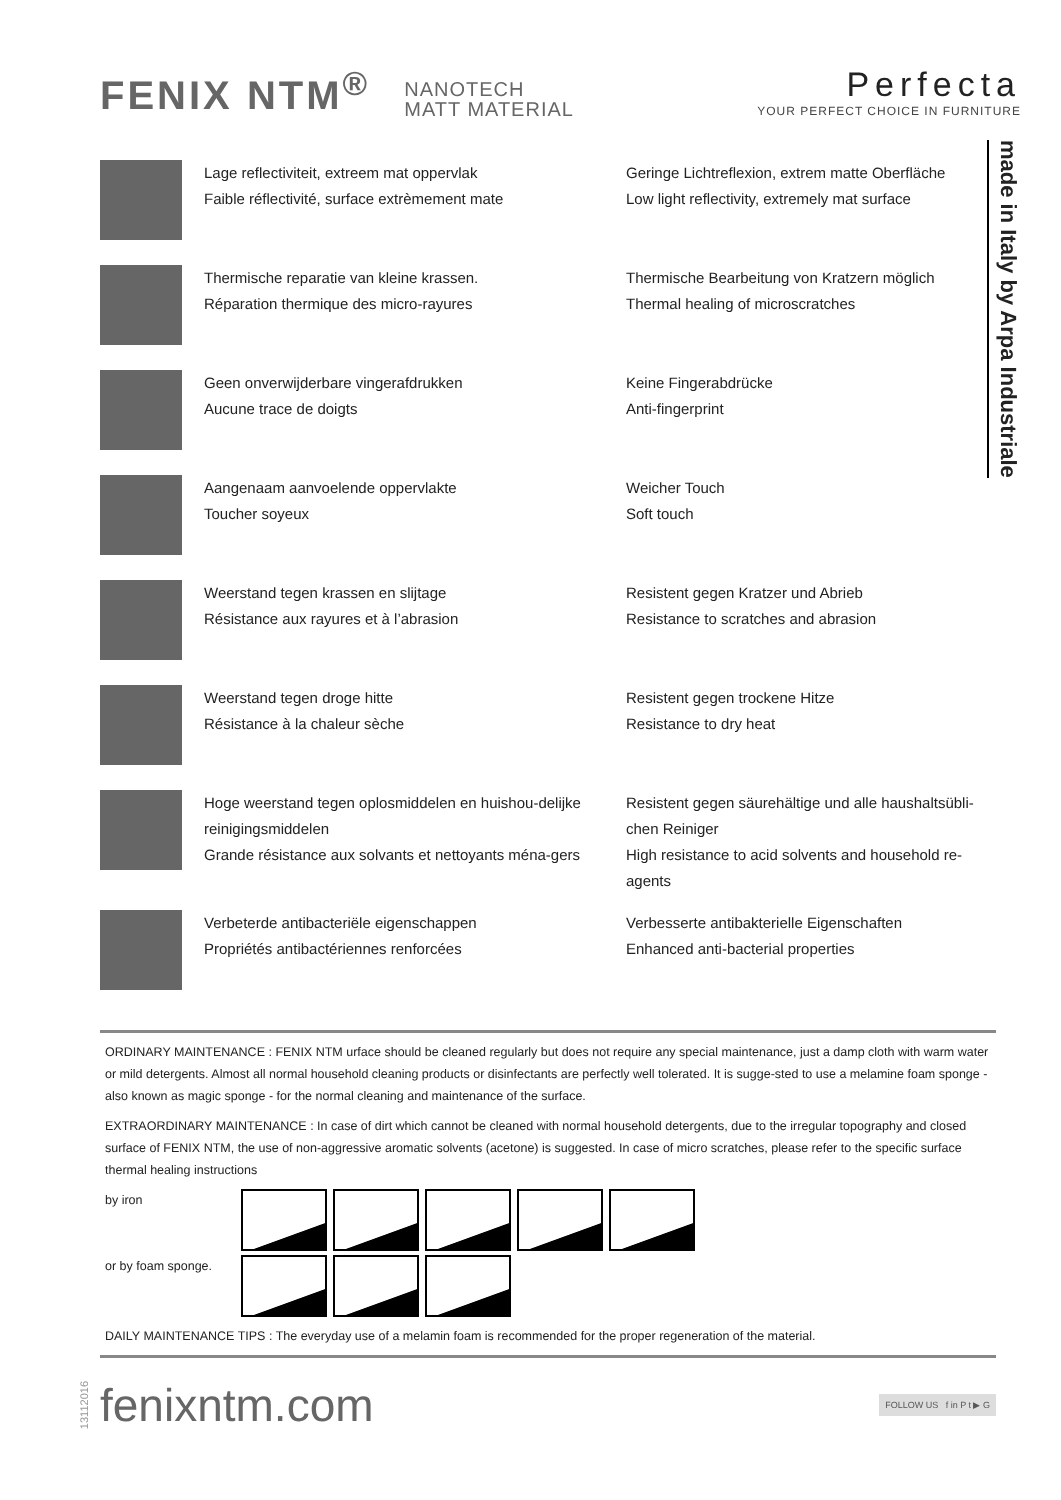FENIX NTM<sup>®</sup> NANOTECH
MATT MATERIAL
Perfecta
YOUR PERFECT CHOICE IN FURNITURE
made in Italy by Arpa Industriale
Lage reflectiviteit, extreem mat oppervlak
Faible réflectivité, surface extrèmement mate
Geringe Lichtreflexion, extrem matte Oberfläche
Low light reflectivity, extremely mat surface
Thermische reparatie van kleine krassen.
Réparation thermique des micro-rayures
Thermische Bearbeitung von Kratzern möglich
Thermal healing of microscratches
Geen onverwijderbare vingerafdrukken
Aucune trace de doigts
Keine Fingerabdrücke
Anti-fingerprint
Aangenaam aanvoelende oppervlakte
Toucher soyeux
Weicher Touch
Soft touch
Weerstand tegen krassen en slijtage
Résistance aux rayures et à l’abrasion
Resistent gegen Kratzer und Abrieb
Resistance to scratches and abrasion
Weerstand tegen droge hitte
Résistance à la chaleur sèche
Resistent gegen trockene Hitze
Resistance to dry heat
Hoge weerstand tegen oplosmiddelen en huishou-delijke reinigingsmiddelen
Grande résistance aux solvants et nettoyants ména-gers
Resistent gegen säurehältige und alle haushaltsübli-chen Reiniger
High resistance to acid solvents and household re-agents
Verbeterde antibacteriële eigenschappen
Propriétés antibactériennes renforcées
Verbesserte antibakterielle Eigenschaften
Enhanced anti-bacterial properties
ORDINARY MAINTENANCE : FENIX NTM urface should be cleaned regularly but does not require any special maintenance, just a damp cloth with warm water or mild detergents. Almost all normal household cleaning products or disinfectants are perfectly well tolerated. It is sugge-sted to use a melamine foam sponge - also known as magic sponge - for the normal cleaning and maintenance of the surface.
EXTRAORDINARY MAINTENANCE : In case of dirt which cannot be cleaned with normal household detergents, due to the irregular topography and closed surface of FENIX NTM, the use of non-aggressive aromatic solvents (acetone) is suggested. In case of micro scratches, please refer to the specific surface thermal healing instructions
by iron
or by foam sponge.
DAILY MAINTENANCE TIPS : The everyday use of a melamin foam is recommended for the proper regeneration of the material.
13112016 fenixntm.com
FOLLOW US f in P t ▶ G